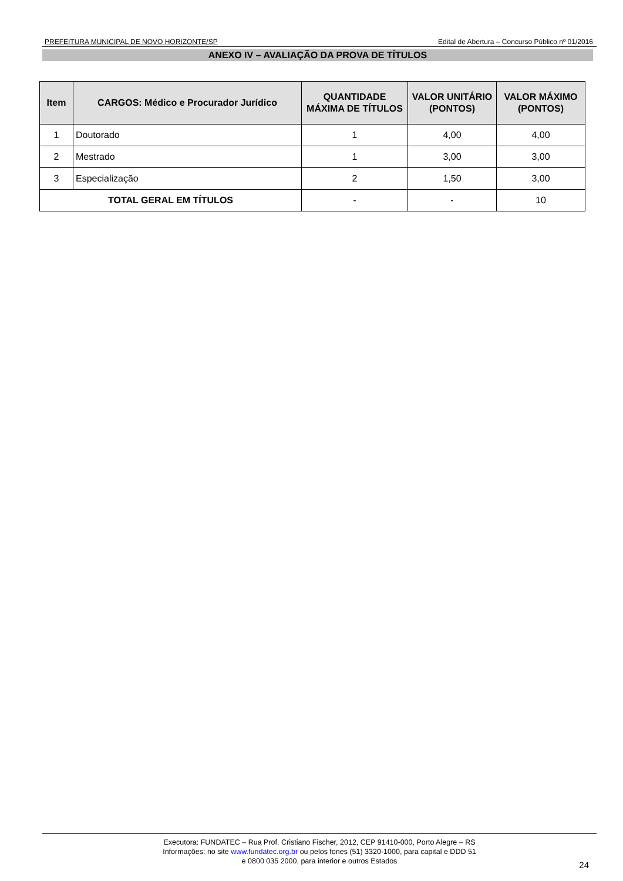PREFEITURA MUNICIPAL DE NOVO HORIZONTE/SP Edital de Abertura – Concurso Público nº 01/2016
ANEXO IV – AVALIAÇÃO DA PROVA DE TÍTULOS
| Item | CARGOS: Médico e Procurador Jurídico | QUANTIDADE MÁXIMA DE TÍTULOS | VALOR UNITÁRIO (PONTOS) | VALOR MÁXIMO (PONTOS) |
| --- | --- | --- | --- | --- |
| 1 | Doutorado | 1 | 4,00 | 4,00 |
| 2 | Mestrado | 1 | 3,00 | 3,00 |
| 3 | Especialização | 2 | 1,50 | 3,00 |
| TOTAL GERAL EM TÍTULOS | | - | - | 10 |
Executora: FUNDATEC – Rua Prof. Cristiano Fischer, 2012, CEP 91410-000, Porto Alegre – RS
Informações: no site www.fundatec.org.br ou pelos fones (51) 3320-1000, para capital e DDD 51
e 0800 035 2000, para interior e outros Estados
24